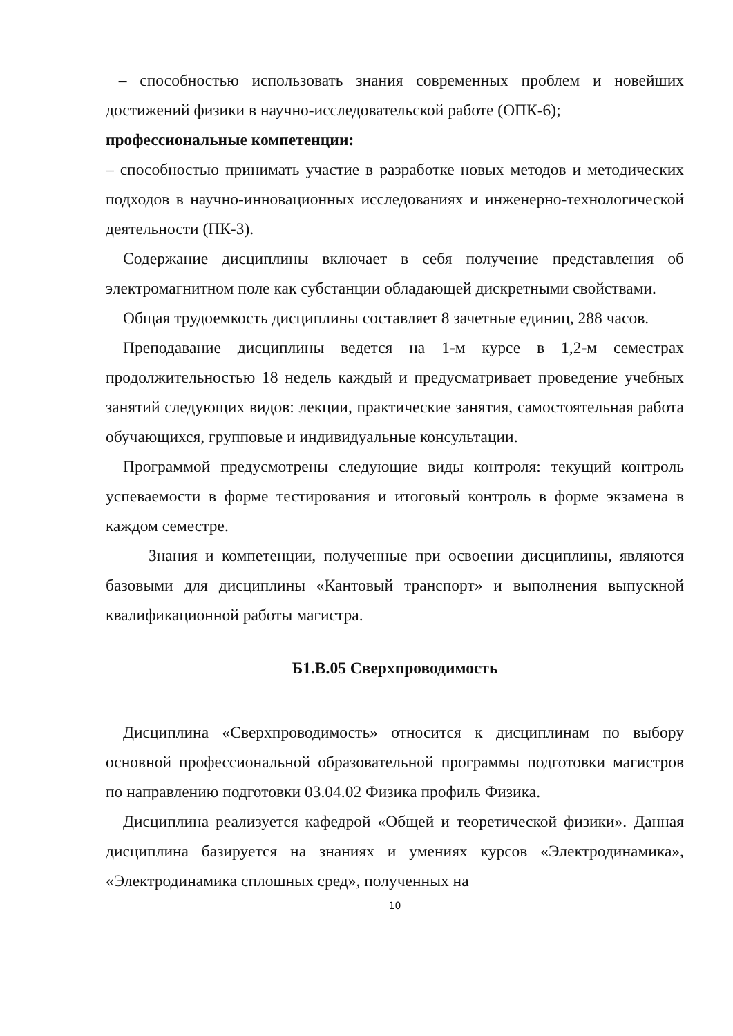– способностью использовать знания современных проблем и новейших достижений физики в научно-исследовательской работе (ОПК-6);
профессиональные компетенции:
– способностью принимать участие в разработке новых методов и методических подходов в научно-инновационных исследованиях и инженерно-технологической деятельности (ПК-3).
Содержание дисциплины включает в себя получение представления об электромагнитном поле как субстанции обладающей дискретными свойствами.
Общая трудоемкость дисциплины составляет 8 зачетные единиц, 288 часов.
Преподавание дисциплины ведется на 1-м курсе в 1,2-м семестрах продолжительностью 18 недель каждый и предусматривает проведение учебных занятий следующих видов: лекции, практические занятия, самостоятельная работа обучающихся, групповые и индивидуальные консультации.
Программой предусмотрены следующие виды контроля: текущий контроль успеваемости в форме тестирования и итоговый контроль в форме экзамена в каждом семестре.
Знания и компетенции, полученные при освоении дисциплины, являются базовыми для дисциплины «Кантовый транспорт» и выполнения выпускной квалификационной работы магистра.
Б1.В.05 Сверхпроводимость
Дисциплина «Сверхпроводимость» относится к дисциплинам по выбору основной профессиональной образовательной программы подготовки магистров по направлению подготовки 03.04.02 Физика профиль Физика.
Дисциплина реализуется кафедрой «Общей и теоретической физики». Данная дисциплина базируется на знаниях и умениях курсов «Электродинамика», «Электродинамика сплошных сред», полученных на
10